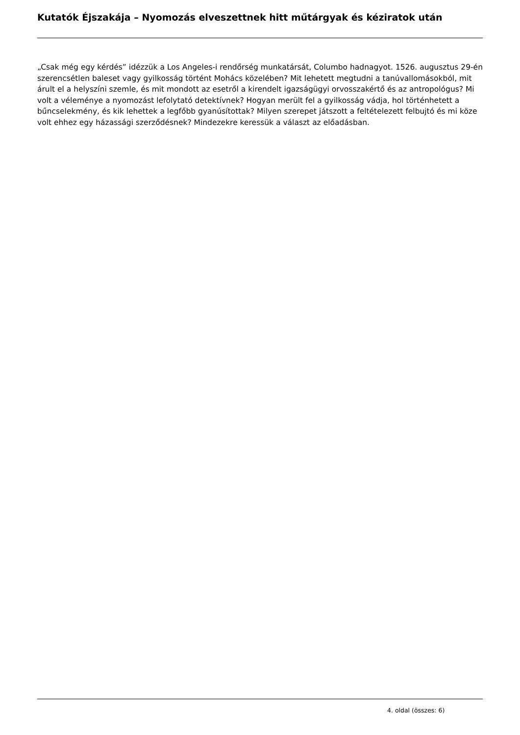Kutatók Éjszakája – Nyomozás elveszettnek hitt műtárgyak és kéziratok után
„Csak még egy kérdés” idézzük a Los Angeles-i rendőrség munkatársát, Columbo hadnagyot. 1526. augusztus 29-én szerencsétlen baleset vagy gyilkosság történt Mohács közelében? Mit lehetett megtudni a tanúvallomásokból, mit árult el a helyszíni szemle, és mit mondott az esetről a kirendelt igazságügyi orvosszakértő és az antropológus? Mi volt a véleménye a nyomozást lefolytató detektívnek? Hogyan merült fel a gyilkosság vádja, hol történhetett a bűncselekmény, és kik lehettek a legfőbb gyanúsítottak? Milyen szerepet játszott a feltételezett felbujtó és mi köze volt ehhez egy házassági szerződésnek? Mindezekre keressük a választ az előadásban.
4. oldal (összes: 6)